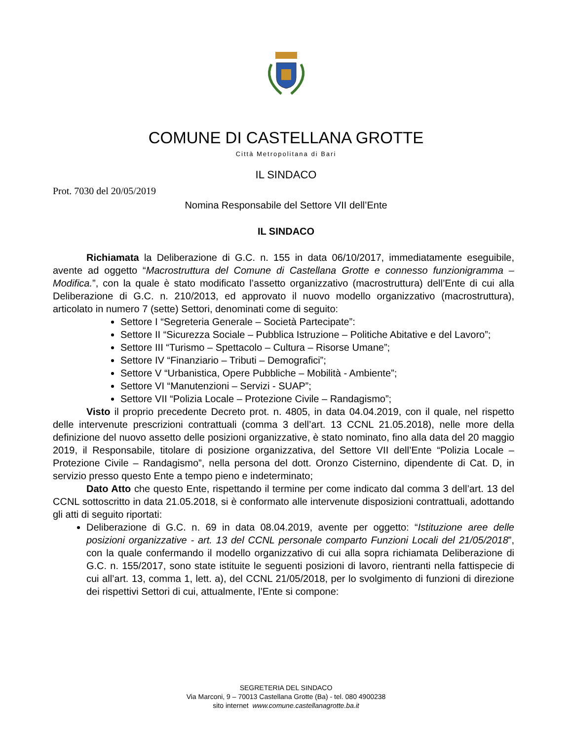COMUNE DI CASTELLANA GROTTE
Città Metropolitana di Bari
IL SINDACO
Prot. 7030 del 20/05/2019
Nomina Responsabile del Settore VII dell’Ente
IL SINDACO
Richiamata la Deliberazione di G.C. n. 155 in data 06/10/2017, immediatamente eseguibile, avente ad oggetto “Macrostruttura del Comune di Castellana Grotte e connesso funzionigramma – Modifica.”, con la quale è stato modificato l’assetto organizzativo (macrostruttura) dell’Ente di cui alla Deliberazione di G.C. n. 210/2013, ed approvato il nuovo modello organizzativo (macrostruttura), articolato in numero 7 (sette) Settori, denominati come di seguito:
Settore I “Segreteria Generale – Società Partecipate”:
Settore II “Sicurezza Sociale – Pubblica Istruzione – Politiche Abitative e del Lavoro”;
Settore III “Turismo – Spettacolo – Cultura – Risorse Umane”;
Settore IV “Finanziario – Tributi – Demografici”;
Settore V “Urbanistica, Opere Pubbliche – Mobilità - Ambiente”;
Settore VI “Manutenzioni – Servizi - SUAP”;
Settore VII “Polizia Locale – Protezione Civile – Randagismo”;
Visto il proprio precedente Decreto prot. n. 4805, in data 04.04.2019, con il quale, nel rispetto delle intervenute prescrizioni contrattuali (comma 3 dell’art. 13 CCNL 21.05.2018), nelle more della definizione del nuovo assetto delle posizioni organizzative, è stato nominato, fino alla data del 20 maggio 2019, il Responsabile, titolare di posizione organizzativa, del Settore VII dell’Ente “Polizia Locale – Protezione Civile – Randagismo”, nella persona del dott. Oronzo Cisternino, dipendente di Cat. D, in servizio presso questo Ente a tempo pieno e indeterminato;
Dato Atto che questo Ente, rispettando il termine per come indicato dal comma 3 dell’art. 13 del CCNL sottoscritto in data 21.05.2018, si è conformato alle intervenute disposizioni contrattuali, adottando gli atti di seguito riportati:
Deliberazione di G.C. n. 69 in data 08.04.2019, avente per oggetto: “Istituzione aree delle posizioni organizzative - art. 13 del CCNL personale comparto Funzioni Locali del 21/05/2018”, con la quale confermando il modello organizzativo di cui alla sopra richiamata Deliberazione di G.C. n. 155/2017, sono state istituite le seguenti posizioni di lavoro, rientranti nella fattispecie di cui all’art. 13, comma 1, lett. a), del CCNL 21/05/2018, per lo svolgimento di funzioni di direzione dei rispettivi Settori di cui, attualmente, l’Ente si compone:
SEGRETERIA DEL SINDACO
Via Marconi, 9 – 70013 Castellana Grotte (Ba) - tel. 080 4900238
sito internet www.comune.castellanagrotte.ba.it